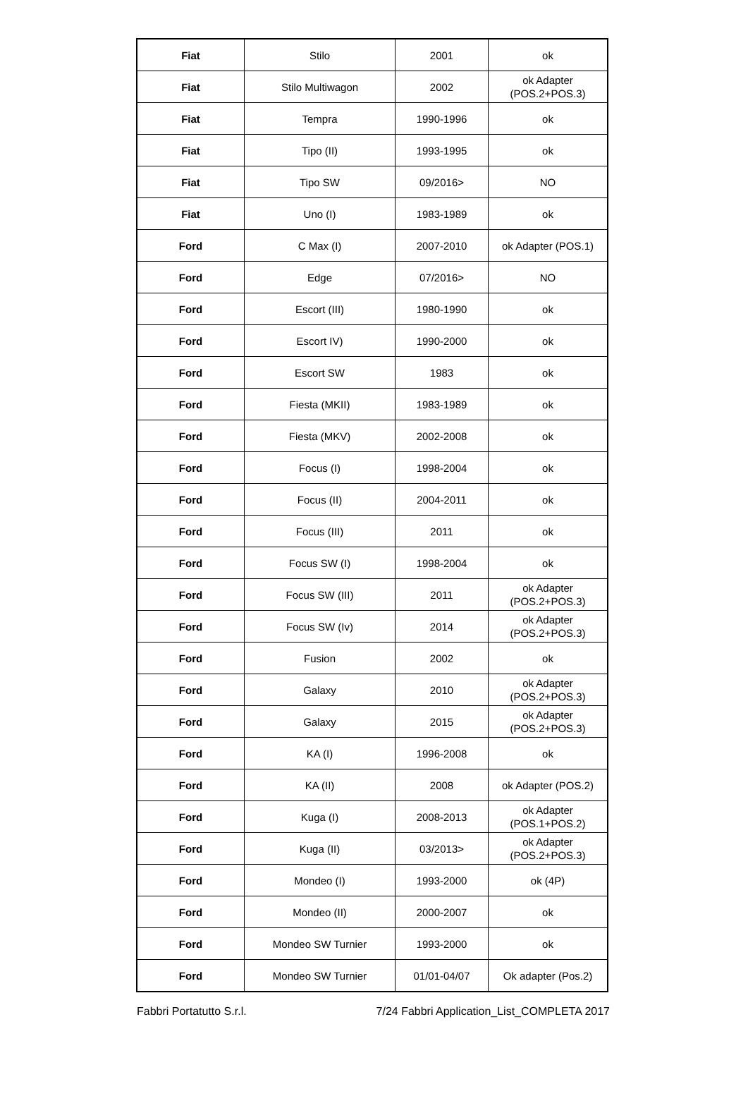| Fiat | Stilo | 2001 | ok |
| Fiat | Stilo Multiwagon | 2002 | ok Adapter (POS.2+POS.3) |
| Fiat | Tempra | 1990-1996 | ok |
| Fiat | Tipo (II) | 1993-1995 | ok |
| Fiat | Tipo SW | 09/2016> | NO |
| Fiat | Uno (I) | 1983-1989 | ok |
| Ford | C Max (I) | 2007-2010 | ok Adapter (POS.1) |
| Ford | Edge | 07/2016> | NO |
| Ford | Escort (III) | 1980-1990 | ok |
| Ford | Escort IV) | 1990-2000 | ok |
| Ford | Escort SW | 1983 | ok |
| Ford | Fiesta (MKII) | 1983-1989 | ok |
| Ford | Fiesta (MKV) | 2002-2008 | ok |
| Ford | Focus (I) | 1998-2004 | ok |
| Ford | Focus (II) | 2004-2011 | ok |
| Ford | Focus (III) | 2011 | ok |
| Ford | Focus SW (I) | 1998-2004 | ok |
| Ford | Focus SW (III) | 2011 | ok Adapter (POS.2+POS.3) |
| Ford | Focus SW (Iv) | 2014 | ok Adapter (POS.2+POS.3) |
| Ford | Fusion | 2002 | ok |
| Ford | Galaxy | 2010 | ok Adapter (POS.2+POS.3) |
| Ford | Galaxy | 2015 | ok Adapter (POS.2+POS.3) |
| Ford | KA (I) | 1996-2008 | ok |
| Ford | KA (II) | 2008 | ok Adapter (POS.2) |
| Ford | Kuga (I) | 2008-2013 | ok Adapter (POS.1+POS.2) |
| Ford | Kuga (II) | 03/2013> | ok Adapter (POS.2+POS.3) |
| Ford | Mondeo (I) | 1993-2000 | ok (4P) |
| Ford | Mondeo (II) | 2000-2007 | ok |
| Ford | Mondeo SW Turnier | 1993-2000 | ok |
| Ford | Mondeo SW Turnier | 01/01-04/07 | Ok adapter (Pos.2) |
Fabbri Portatutto S.r.l. 7/24 Fabbri Application_List_COMPLETA 2017